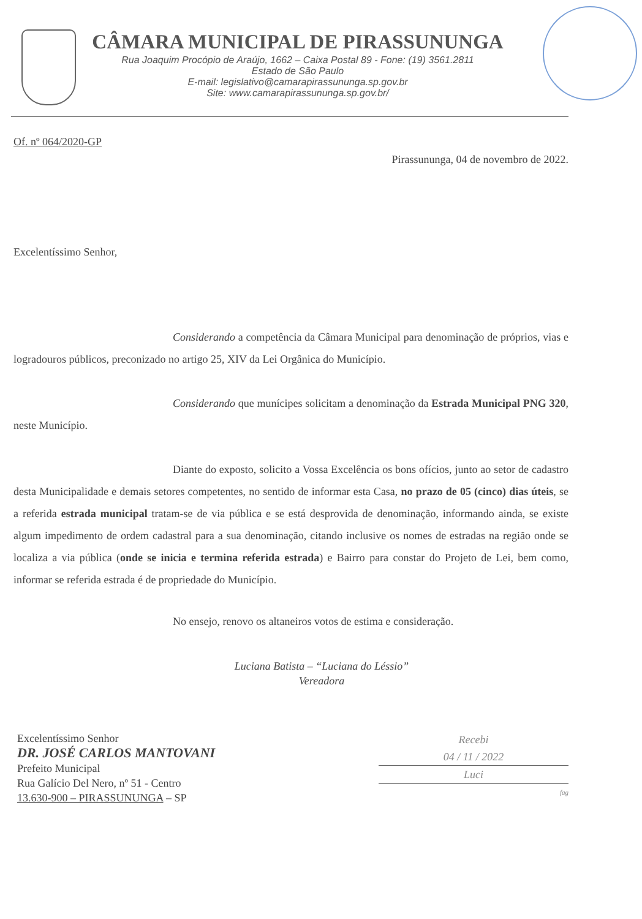CÂMARA MUNICIPAL DE PIRASSUNUNGA
Rua Joaquim Procópio de Araújo, 1662 – Caixa Postal 89 - Fone: (19) 3561.2811
Estado de São Paulo
E-mail: legislativo@camarapirassununga.sp.gov.br
Site: www.camarapirassununga.sp.gov.br/
Of. nº 064/2020-GP
Pirassununga, 04 de novembro de 2022.
Excelentíssimo Senhor,
Considerando a competência da Câmara Municipal para denominação de próprios, vias e logradouros públicos, preconizado no artigo 25, XIV da Lei Orgânica do Município.
Considerando que munícipes solicitam a denominação da Estrada Municipal PNG 320, neste Município.
Diante do exposto, solicito a Vossa Excelência os bons ofícios, junto ao setor de cadastro desta Municipalidade e demais setores competentes, no sentido de informar esta Casa, no prazo de 05 (cinco) dias úteis, se a referida estrada municipal tratam-se de via pública e se está desprovida de denominação, informando ainda, se existe algum impedimento de ordem cadastral para a sua denominação, citando inclusive os nomes de estradas na região onde se localiza a via pública (onde se inicia e termina referida estrada) e Bairro para constar do Projeto de Lei, bem como, informar se referida estrada é de propriedade do Município.
No ensejo, renovo os altaneiros votos de estima e consideração.
Luciana Batista – “Luciana do Léssio”
Vereadora
Excelentíssimo Senhor
DR. JOSÉ CARLOS MANTOVANI
Prefeito Municipal
Rua Galício Del Nero, nº 51 - Centro
13.630-900 – PIRASSUNUNGA – SP
Recebi
04 / 11 / 2022
Luci
fag